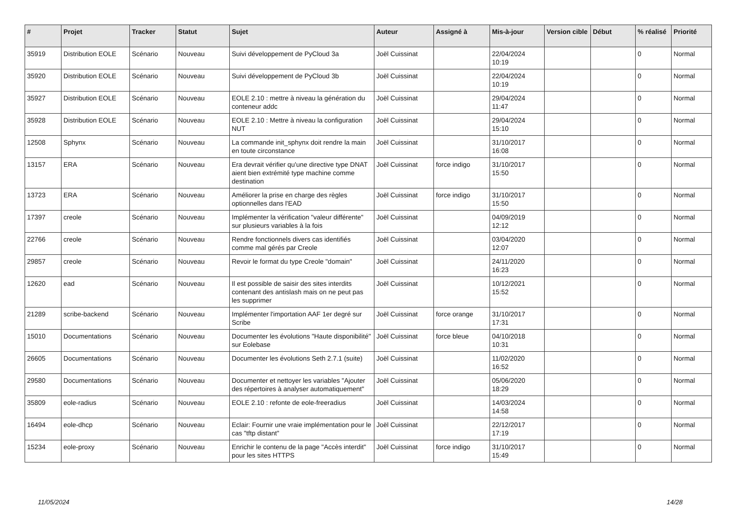| # | Projet | Tracker | Statut | Sujet | Auteur | Assigné à | Mis-à-jour | Version cible | Début | % réalisé | Priorité |
| --- | --- | --- | --- | --- | --- | --- | --- | --- | --- | --- | --- |
| 35919 | Distribution EOLE | Scénario | Nouveau | Suivi développement de PyCloud 3a | Joël Cuissinat | | 22/04/2024 10:19 | | | 0 | Normal |
| 35920 | Distribution EOLE | Scénario | Nouveau | Suivi développement de PyCloud 3b | Joël Cuissinat | | 22/04/2024 10:19 | | | 0 | Normal |
| 35927 | Distribution EOLE | Scénario | Nouveau | EOLE 2.10 : mettre à niveau la génération du conteneur addc | Joël Cuissinat | | 29/04/2024 11:47 | | | 0 | Normal |
| 35928 | Distribution EOLE | Scénario | Nouveau | EOLE 2.10 : Mettre à niveau la configuration NUT | Joël Cuissinat | | 29/04/2024 15:10 | | | 0 | Normal |
| 12508 | Sphynx | Scénario | Nouveau | La commande init_sphynx doit rendre la main en toute circonstance | Joël Cuissinat | | 31/10/2017 16:08 | | | 0 | Normal |
| 13157 | ERA | Scénario | Nouveau | Era devrait vérifier qu'une directive type DNAT aient bien extrémité type machine comme destination | Joël Cuissinat | force indigo | 31/10/2017 15:50 | | | 0 | Normal |
| 13723 | ERA | Scénario | Nouveau | Améliorer la prise en charge des règles optionnelles dans l'EAD | Joël Cuissinat | force indigo | 31/10/2017 15:50 | | | 0 | Normal |
| 17397 | creole | Scénario | Nouveau | Implémenter la vérification "valeur différente" sur plusieurs variables à la fois | Joël Cuissinat | | 04/09/2019 12:12 | | | 0 | Normal |
| 22766 | creole | Scénario | Nouveau | Rendre fonctionnels divers cas identifiés comme mal gérés par Creole | Joël Cuissinat | | 03/04/2020 12:07 | | | 0 | Normal |
| 29857 | creole | Scénario | Nouveau | Revoir le format du type Creole "domain" | Joël Cuissinat | | 24/11/2020 16:23 | | | 0 | Normal |
| 12620 | ead | Scénario | Nouveau | Il est possible de saisir des sites interdits contenant des antislash mais on ne peut pas les supprimer | Joël Cuissinat | | 10/12/2021 15:52 | | | 0 | Normal |
| 21289 | scribe-backend | Scénario | Nouveau | Implémenter l'importation AAF 1er degré sur Scribe | Joël Cuissinat | force orange | 31/10/2017 17:31 | | | 0 | Normal |
| 15010 | Documentations | Scénario | Nouveau | Documenter les évolutions "Haute disponibilité" sur Eolebase | Joël Cuissinat | force bleue | 04/10/2018 10:31 | | | 0 | Normal |
| 26605 | Documentations | Scénario | Nouveau | Documenter les évolutions Seth 2.7.1 (suite) | Joël Cuissinat | | 11/02/2020 16:52 | | | 0 | Normal |
| 29580 | Documentations | Scénario | Nouveau | Documenter et nettoyer les variables "Ajouter des répertoires à analyser automatiquement" | Joël Cuissinat | | 05/06/2020 18:29 | | | 0 | Normal |
| 35809 | eole-radius | Scénario | Nouveau | EOLE 2.10 : refonte de eole-freeradius | Joël Cuissinat | | 14/03/2024 14:58 | | | 0 | Normal |
| 16494 | eole-dhcp | Scénario | Nouveau | Eclair: Fournir une vraie implémentation pour le cas "tftp distant" | Joël Cuissinat | | 22/12/2017 17:19 | | | 0 | Normal |
| 15234 | eole-proxy | Scénario | Nouveau | Enrichir le contenu de la page "Accès interdit" pour les sites HTTPS | Joël Cuissinat | force indigo | 31/10/2017 15:49 | | | 0 | Normal |
11/05/2024 14/28